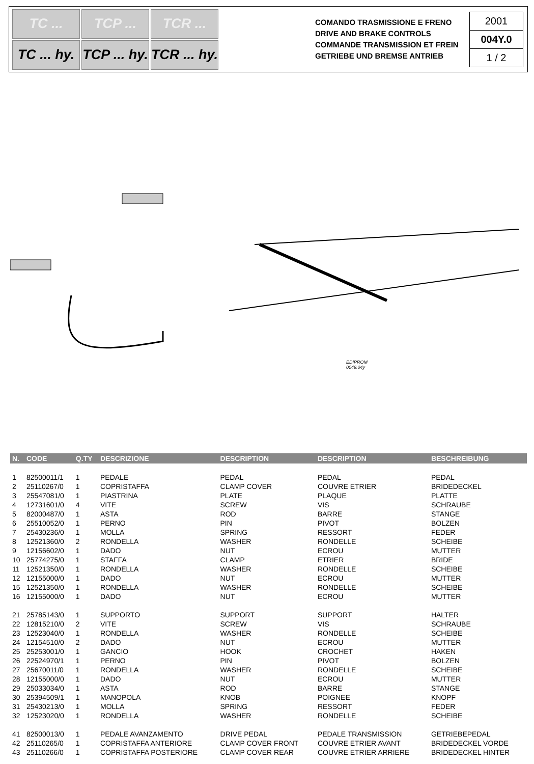TC ...
TCP ...
TCR ...
TC ... hy.
TCP ... hy.
TCR ... hy.
COMANDO TRASMISSIONE E FRENO
DRIVE AND BRAKE CONTROLS
COMMANDE TRANSMISSION ET FREIN
GETRIEBE UND BREMSE ANTRIEB
2001
004Y.0
1 / 2
EDIPROM
0049.04y
| N. | CODE | Q.TY | DESCRIZIONE | DESCRIPTION | DESCRIPTION | BESCHREIBUNG |
| --- | --- | --- | --- | --- | --- | --- |
| 1 | 82500011/1 | 1 | PEDALE | PEDAL | PEDAL | PEDAL |
| 2 | 25110267/0 | 1 | COPRISTAFFA | CLAMP COVER | COUVRE ETRIER | BRIDEDECKEL |
| 3 | 25547081/0 | 1 | PIASTRINA | PLATE | PLAQUE | PLATTE |
| 4 | 12731601/0 | 4 | VITE | SCREW | VIS | SCHRAUBE |
| 5 | 82000487/0 | 1 | ASTA | ROD | BARRE | STANGE |
| 6 | 25510052/0 | 1 | PERNO | PIN | PIVOT | BOLZEN |
| 7 | 25430236/0 | 1 | MOLLA | SPRING | RESSORT | FEDER |
| 8 | 12521360/0 | 2 | RONDELLA | WASHER | RONDELLE | SCHEIBE |
| 9 | 12156602/0 | 1 | DADO | NUT | ECROU | MUTTER |
| 10 | 25774275/0 | 1 | STAFFA | CLAMP | ETRIER | BRIDE |
| 11 | 12521350/0 | 1 | RONDELLA | WASHER | RONDELLE | SCHEIBE |
| 12 | 12155000/0 | 1 | DADO | NUT | ECROU | MUTTER |
| 15 | 12521350/0 | 1 | RONDELLA | WASHER | RONDELLE | SCHEIBE |
| 16 | 12155000/0 | 1 | DADO | NUT | ECROU | MUTTER |
| 21 | 25785143/0 | 1 | SUPPORTO | SUPPORT | SUPPORT | HALTER |
| 22 | 12815210/0 | 2 | VITE | SCREW | VIS | SCHRAUBE |
| 23 | 12523040/0 | 1 | RONDELLA | WASHER | RONDELLE | SCHEIBE |
| 24 | 12154510/0 | 2 | DADO | NUT | ECROU | MUTTER |
| 25 | 25253001/0 | 1 | GANCIO | HOOK | CROCHET | HAKEN |
| 26 | 22524970/1 | 1 | PERNO | PIN | PIVOT | BOLZEN |
| 27 | 25670011/0 | 1 | RONDELLA | WASHER | RONDELLE | SCHEIBE |
| 28 | 12155000/0 | 1 | DADO | NUT | ECROU | MUTTER |
| 29 | 25033034/0 | 1 | ASTA | ROD | BARRE | STANGE |
| 30 | 25394509/1 | 1 | MANOPOLA | KNOB | POIGNEE | KNOPF |
| 31 | 25430213/0 | 1 | MOLLA | SPRING | RESSORT | FEDER |
| 32 | 12523020/0 | 1 | RONDELLA | WASHER | RONDELLE | SCHEIBE |
| 41 | 82500013/0 | 1 | PEDALE AVANZAMENTO | DRIVE PEDAL | PEDALE TRANSMISSION | GETRIEBEPEDAL |
| 42 | 25110265/0 | 1 | COPRISTAFFA ANTERIORE | CLAMP COVER FRONT | COUVRE ETRIER AVANT | BRIDEDECKEL VORDE |
| 43 | 25110266/0 | 1 | COPRISTAFFA POSTERIORE | CLAMP COVER REAR | COUVRE ETRIER ARRIERE | BRIDEDECKEL HINTER |